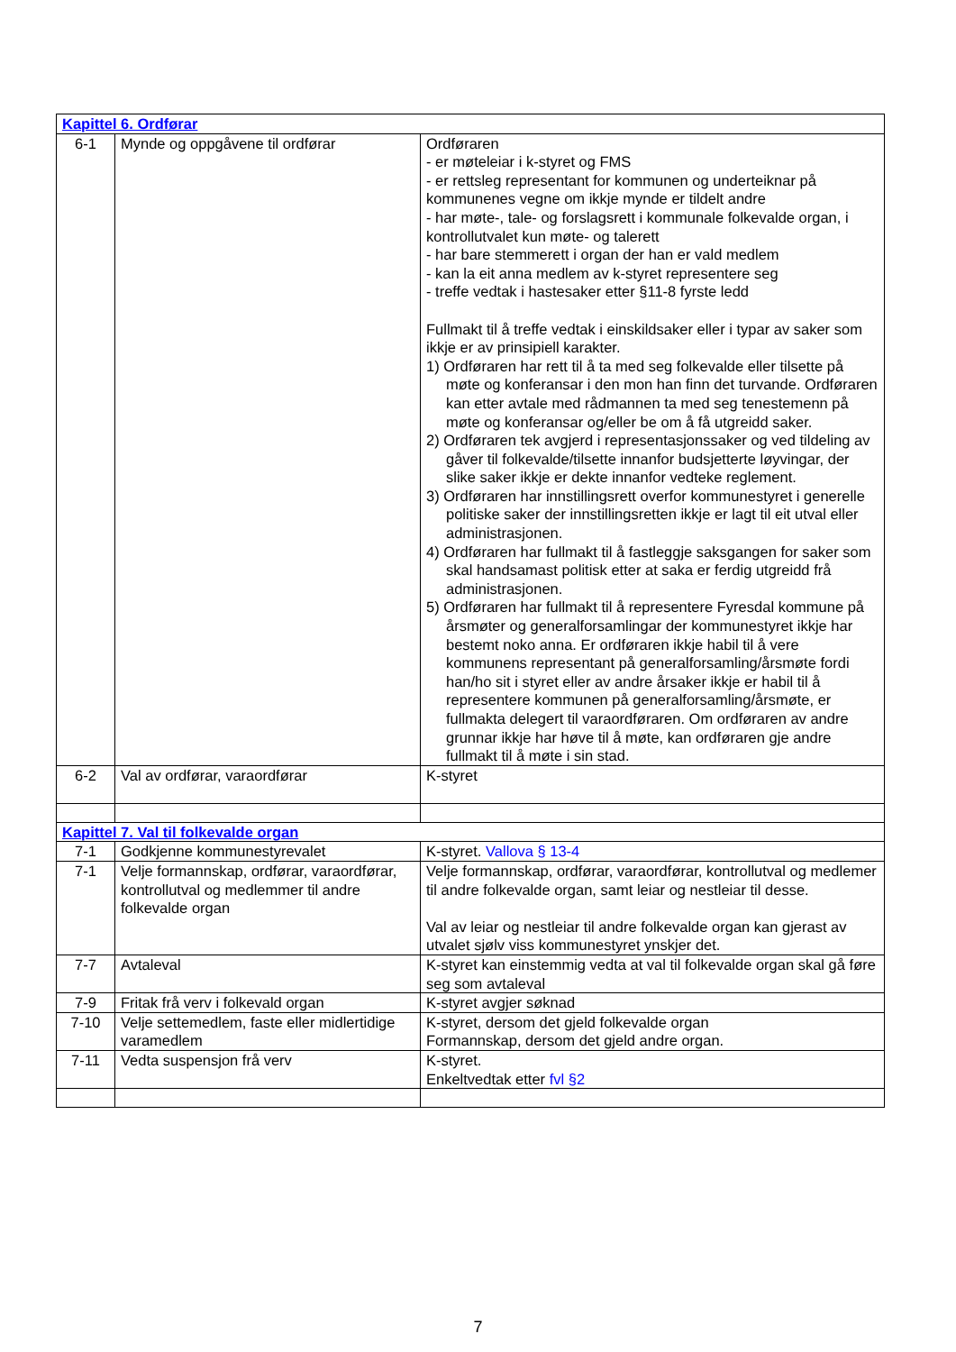| Kapittel 6. Ordførar | | |
| 6-1 | Mynde og oppgåvene til ordførar | Ordføraren - er møteleiar i k-styret og FMS - er rettsleg representant for kommunen og underteiknar på kommunenes vegne om ikkje mynde er tildelt andre - har møte-, tale- og forslagsrett i kommunale folkevalde organ, i kontrollutvalet kun møte- og talerett - har bare stemmerett i organ der han er vald medlem - kan la eit anna medlem av k-styret representere seg - treffe vedtak i hastesaker etter §11-8 fyrste ledd Fullmakt til å treffe vedtak i einskildsaker eller i typar av saker som ikkje er av prinsipiell karakter. 1) Ordføraren har rett til å ta med seg folkevalde eller tilsette på møte og konferansar i den mon han finn det turvande. Ordføraren kan etter avtale med rådmannen ta med seg tenestemenn på møte og konferansar og/eller be om å få utgreidd saker. 2) Ordføraren tek avgjerd i representasjonssaker og ved tildeling av gåver til folkevalde/tilsette innanfor budsjetterte løyvingar, der slike saker ikkje er dekte innanfor vedteke reglement. 3) Ordføraren har innstillingsrett overfor kommunestyret i generelle politiske saker der innstillingsretten ikkje er lagt til eit utval eller administrasjonen. 4) Ordføraren har fullmakt til å fastleggje saksgangen for saker som skal handsamast politisk etter at saka er ferdig utgreidd frå administrasjonen. 5) Ordføraren har fullmakt til å representere Fyresdal kommune på årsmøter og generalforsamlingar der kommunestyret ikkje har bestemt noko anna. Er ordføraren ikkje habil til å vere kommunens representant på generalforsamling/årsmøte fordi han/ho sit i styret eller av andre årsaker ikkje er habil til å representere kommunen på generalforsamling/årsmøte, er fullmakta delegert til varaordføraren. Om ordføraren av andre grunnar ikkje har høve til å møte, kan ordføraren gje andre fullmakt til å møte i sin stad. |
| 6-2 | Val av ordførar, varaordførar | K-styret |
| Kapittel 7. Val til folkevalde organ | | |
| 7-1 | Godkjenne kommunestyrevalet | K-styret. Vallova § 13-4 |
| 7-1 | Velje formannskap, ordførar, varaordførar, kontrollutval og medlemmer til andre folkevalde organ | Velje formannskap, ordførar, varaordførar, kontrollutval og medlemer til andre folkevalde organ, samt leiar og nestleiar til desse. Val av leiar og nestleiar til andre folkevalde organ kan gjerast av utvalet sjølv viss kommunestyret ynskjer det. |
| 7-7 | Avtaleval | K-styret kan einstemmig vedta at val til folkevalde organ skal gå føre seg som avtaleval |
| 7-9 | Fritak frå verv i folkevald organ | K-styret avgjer søknad |
| 7-10 | Velje settemedlem, faste eller midlertidige varamedlem | K-styret, dersom det gjeld folkevalde organ Formannskap, dersom det gjeld andre organ. |
| 7-11 | Vedta suspensjon frå verv | K-styret. Enkeltvedtak etter fvl §2 |
7